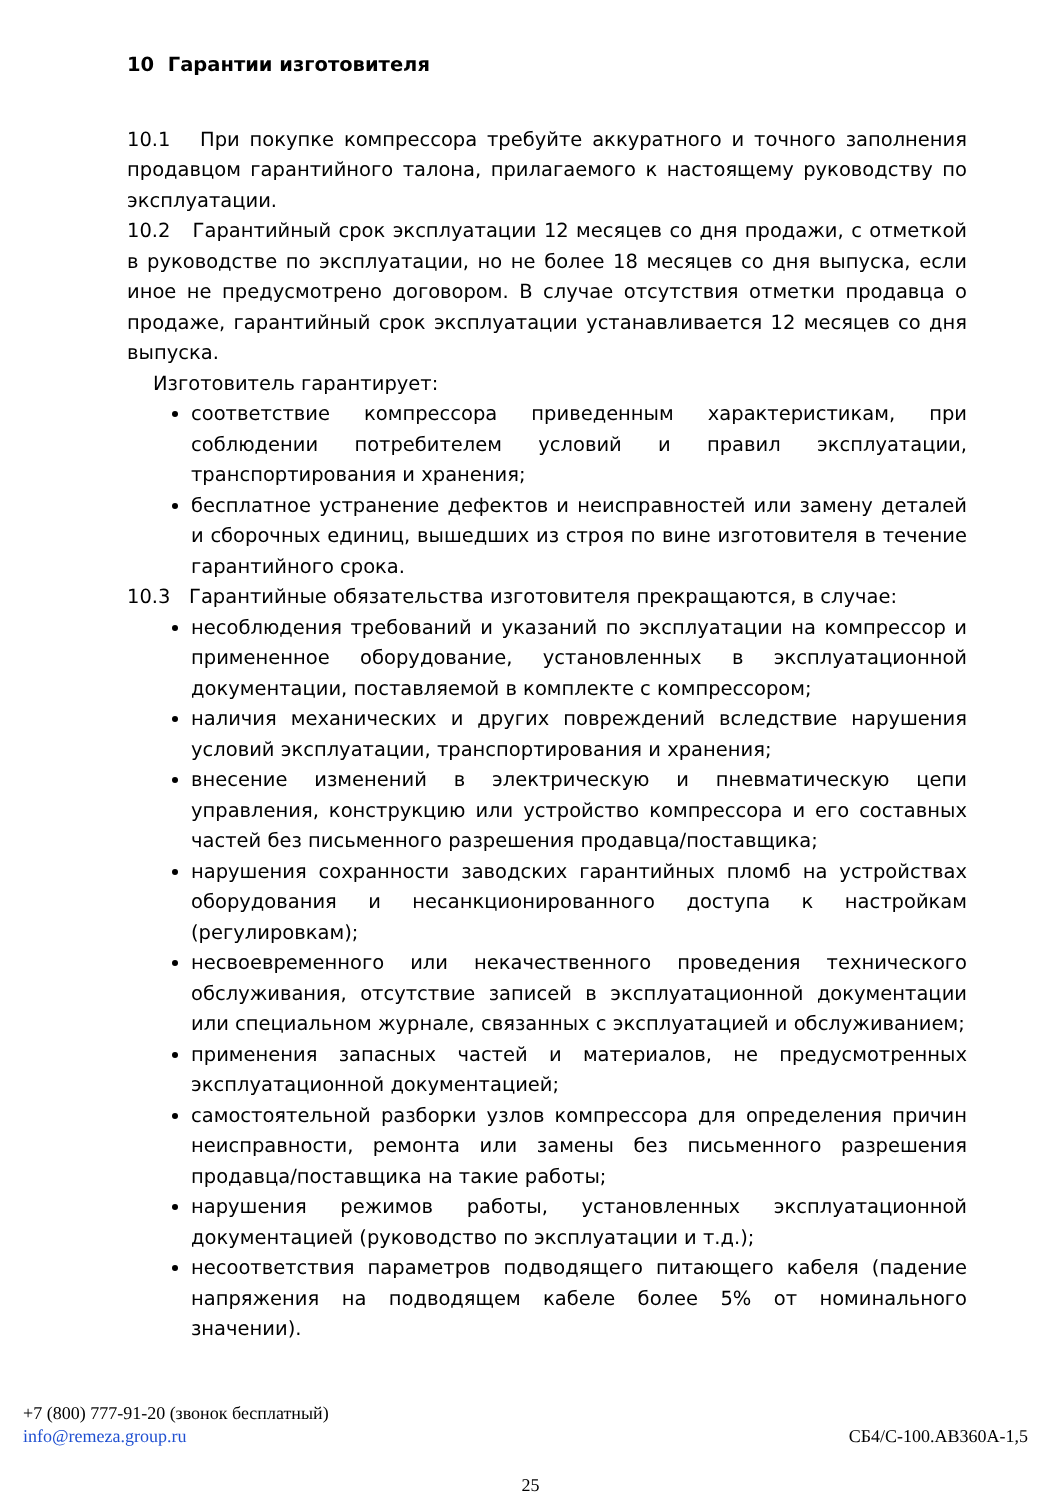10 Гарантии изготовителя
10.1 При покупке компрессора требуйте аккуратного и точного заполнения продавцом гарантийного талона, прилагаемого к настоящему руководству по эксплуатации.
10.2 Гарантийный срок эксплуатации 12 месяцев со дня продажи, с отметкой в руководстве по эксплуатации, но не более 18 месяцев со дня выпуска, если иное не предусмотрено договором. В случае отсутствия отметки продавца о продаже, гарантийный срок эксплуатации устанавливается 12 месяцев со дня выпуска.
Изготовитель гарантирует:
соответствие компрессора приведенным характеристикам, при соблюдении потребителем условий и правил эксплуатации, транспортирования и хранения;
бесплатное устранение дефектов и неисправностей или замену деталей и сборочных единиц, вышедших из строя по вине изготовителя в течение гарантийного срока.
10.3 Гарантийные обязательства изготовителя прекращаются, в случае:
несоблюдения требований и указаний по эксплуатации на компрессор и примененное оборудование, установленных в эксплуатационной документации, поставляемой в комплекте с компрессором;
наличия механических и других повреждений вследствие нарушения условий эксплуатации, транспортирования и хранения;
внесение изменений в электрическую и пневматическую цепи управления, конструкцию или устройство компрессора и его составных частей без письменного разрешения продавца/поставщика;
нарушения сохранности заводских гарантийных пломб на устройствах оборудования и несанкционированного доступа к настройкам (регулировкам);
несвоевременного или некачественного проведения технического обслуживания, отсутствие записей в эксплуатационной документации или специальном журнале, связанных с эксплуатацией и обслуживанием;
применения запасных частей и материалов, не предусмотренных эксплуатационной документацией;
самостоятельной разборки узлов компрессора для определения причин неисправности, ремонта или замены без письменного разрешения продавца/поставщика на такие работы;
нарушения режимов работы, установленных эксплуатационной документацией (руководство по эксплуатации и т.д.);
несоответствия параметров подводящего питающего кабеля (падение напряжения на подводящем кабеле более 5% от номинального значении).
+7 (800) 777-91-20 (звонок бесплатный)
info@remeza.group.ru СБ4/С-100.АВ360А-1,5
25